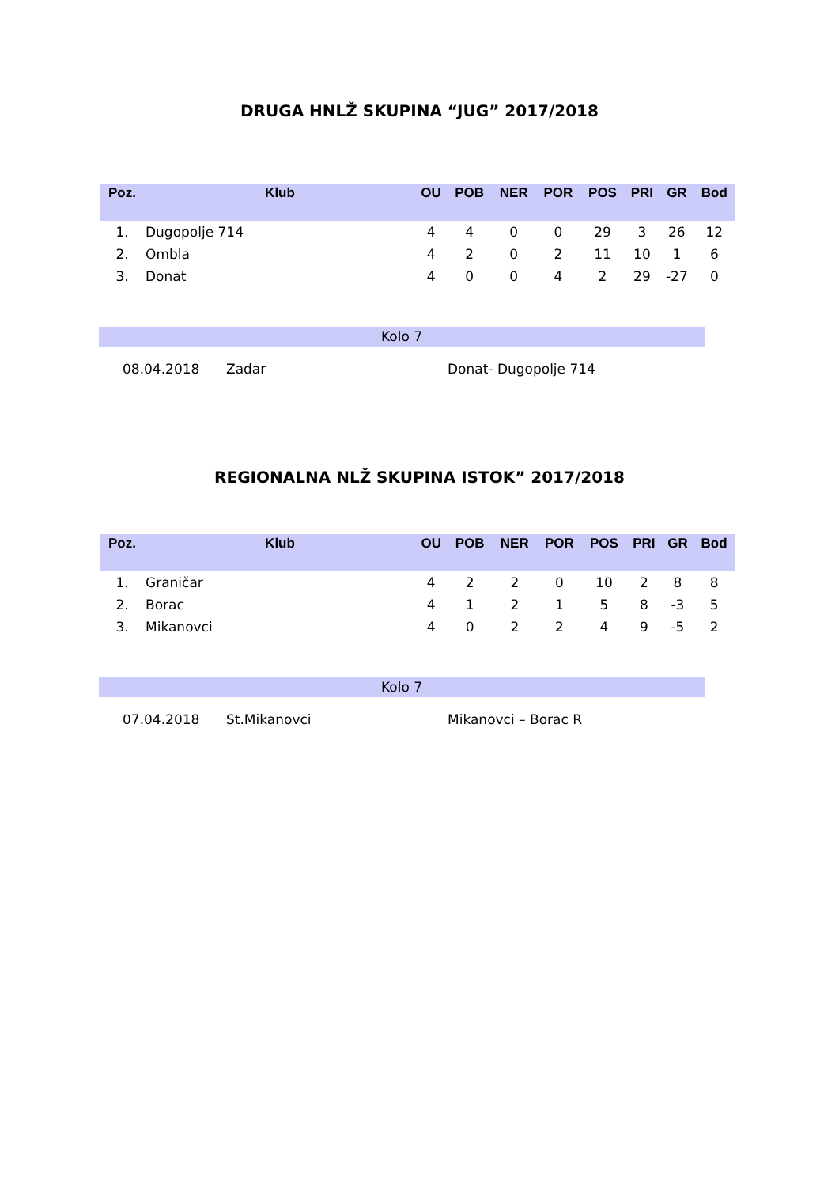DRUGA HNLŽ SKUPINA “JUG” 2017/2018
| Poz. | Klub | OU | POB | NER | POR | POS | PRI | GR | Bod |
| --- | --- | --- | --- | --- | --- | --- | --- | --- | --- |
| 1. | Dugopolje 714 | 4 | 4 | 0 | 0 | 29 | 3 | 26 | 12 |
| 2. | Ombla | 4 | 2 | 0 | 2 | 11 | 10 | 1 | 6 |
| 3. | Donat | 4 | 0 | 0 | 4 | 2 | 29 | -27 | 0 |
Kolo 7
08.04.2018 Zadar Donat- Dugopolje 714
REGIONALNA NLŽ SKUPINA ISTOK” 2017/2018
| Poz. | Klub | OU | POB | NER | POR | POS | PRI | GR | Bod |
| --- | --- | --- | --- | --- | --- | --- | --- | --- | --- |
| 1. | Graničar | 4 | 2 | 2 | 0 | 10 | 2 | 8 | 8 |
| 2. | Borac | 4 | 1 | 2 | 1 | 5 | 8 | -3 | 5 |
| 3. | Mikanovci | 4 | 0 | 2 | 2 | 4 | 9 | -5 | 2 |
Kolo 7
07.04.2018 St.Mikanovci Mikanovci – Borac R